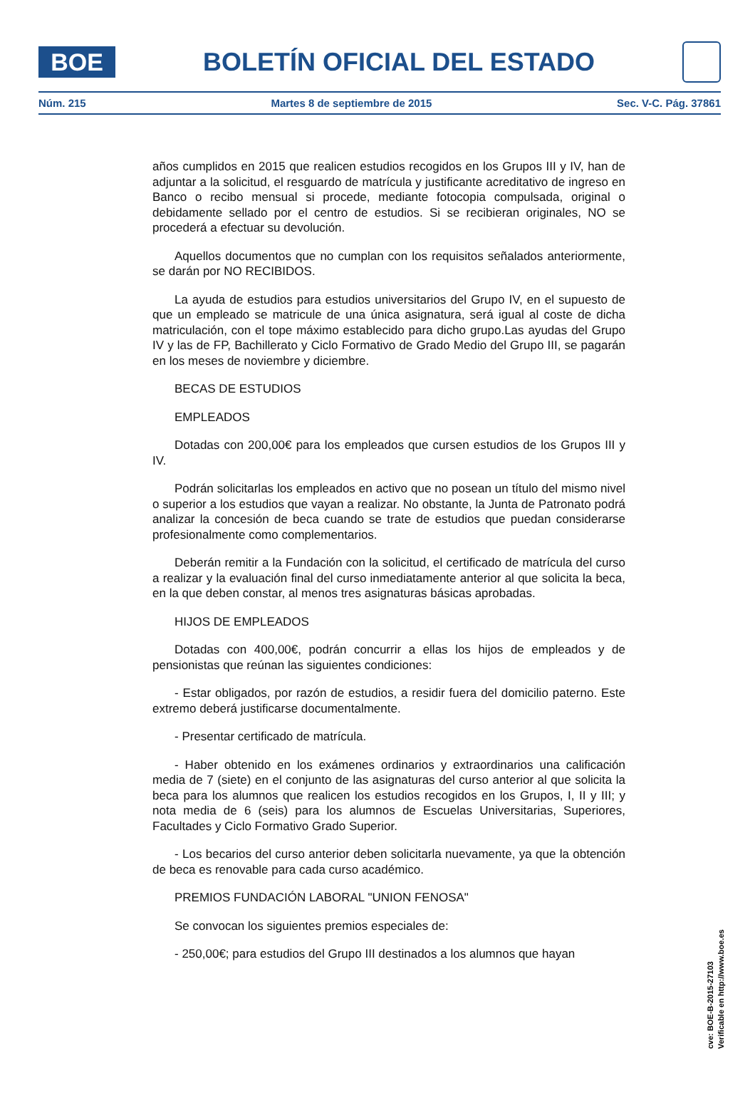BOE
BOLETÍN OFICIAL DEL ESTADO
Núm. 215 Martes 8 de septiembre de 2015 Sec. V-C. Pág. 37861
años cumplidos en 2015 que realicen estudios recogidos en los Grupos III y IV, han de adjuntar a la solicitud, el resguardo de matrícula y justificante acreditativo de ingreso en Banco o recibo mensual si procede, mediante fotocopia compulsada, original o debidamente sellado por el centro de estudios. Si se recibieran originales, NO se procederá a efectuar su devolución.
Aquellos documentos que no cumplan con los requisitos señalados anteriormente, se darán por NO RECIBIDOS.
La ayuda de estudios para estudios universitarios del Grupo IV, en el supuesto de que un empleado se matricule de una única asignatura, será igual al coste de dicha matriculación, con el tope máximo establecido para dicho grupo.Las ayudas del Grupo IV y las de FP, Bachillerato y Ciclo Formativo de Grado Medio del Grupo III, se pagarán en los meses de noviembre y diciembre.
BECAS DE ESTUDIOS
EMPLEADOS
Dotadas con 200,00€ para los empleados que cursen estudios de los Grupos III y IV.
Podrán solicitarlas los empleados en activo que no posean un título del mismo nivel o superior a los estudios que vayan a realizar. No obstante, la Junta de Patronato podrá analizar la concesión de beca cuando se trate de estudios que puedan considerarse profesionalmente como complementarios.
Deberán remitir a la Fundación con la solicitud, el certificado de matrícula del curso a realizar y la evaluación final del curso inmediatamente anterior al que solicita la beca, en la que deben constar, al menos tres asignaturas básicas aprobadas.
HIJOS DE EMPLEADOS
Dotadas con 400,00€, podrán concurrir a ellas los hijos de empleados y de pensionistas que reúnan las siguientes condiciones:
- Estar obligados, por razón de estudios, a residir fuera del domicilio paterno. Este extremo deberá justificarse documentalmente.
- Presentar certificado de matrícula.
- Haber obtenido en los exámenes ordinarios y extraordinarios una calificación media de 7 (siete) en el conjunto de las asignaturas del curso anterior al que solicita la beca para los alumnos que realicen los estudios recogidos en los Grupos, I, II y III; y nota media de 6 (seis) para los alumnos de Escuelas Universitarias, Superiores, Facultades y Ciclo Formativo Grado Superior.
- Los becarios del curso anterior deben solicitarla nuevamente, ya que la obtención de beca es renovable para cada curso académico.
PREMIOS FUNDACIÓN LABORAL "UNION FENOSA"
Se convocan los siguientes premios especiales de:
- 250,00€; para estudios del Grupo III destinados a los alumnos que hayan
cve: BOE-B-2015-27103
Verificable en http://www.boe.es